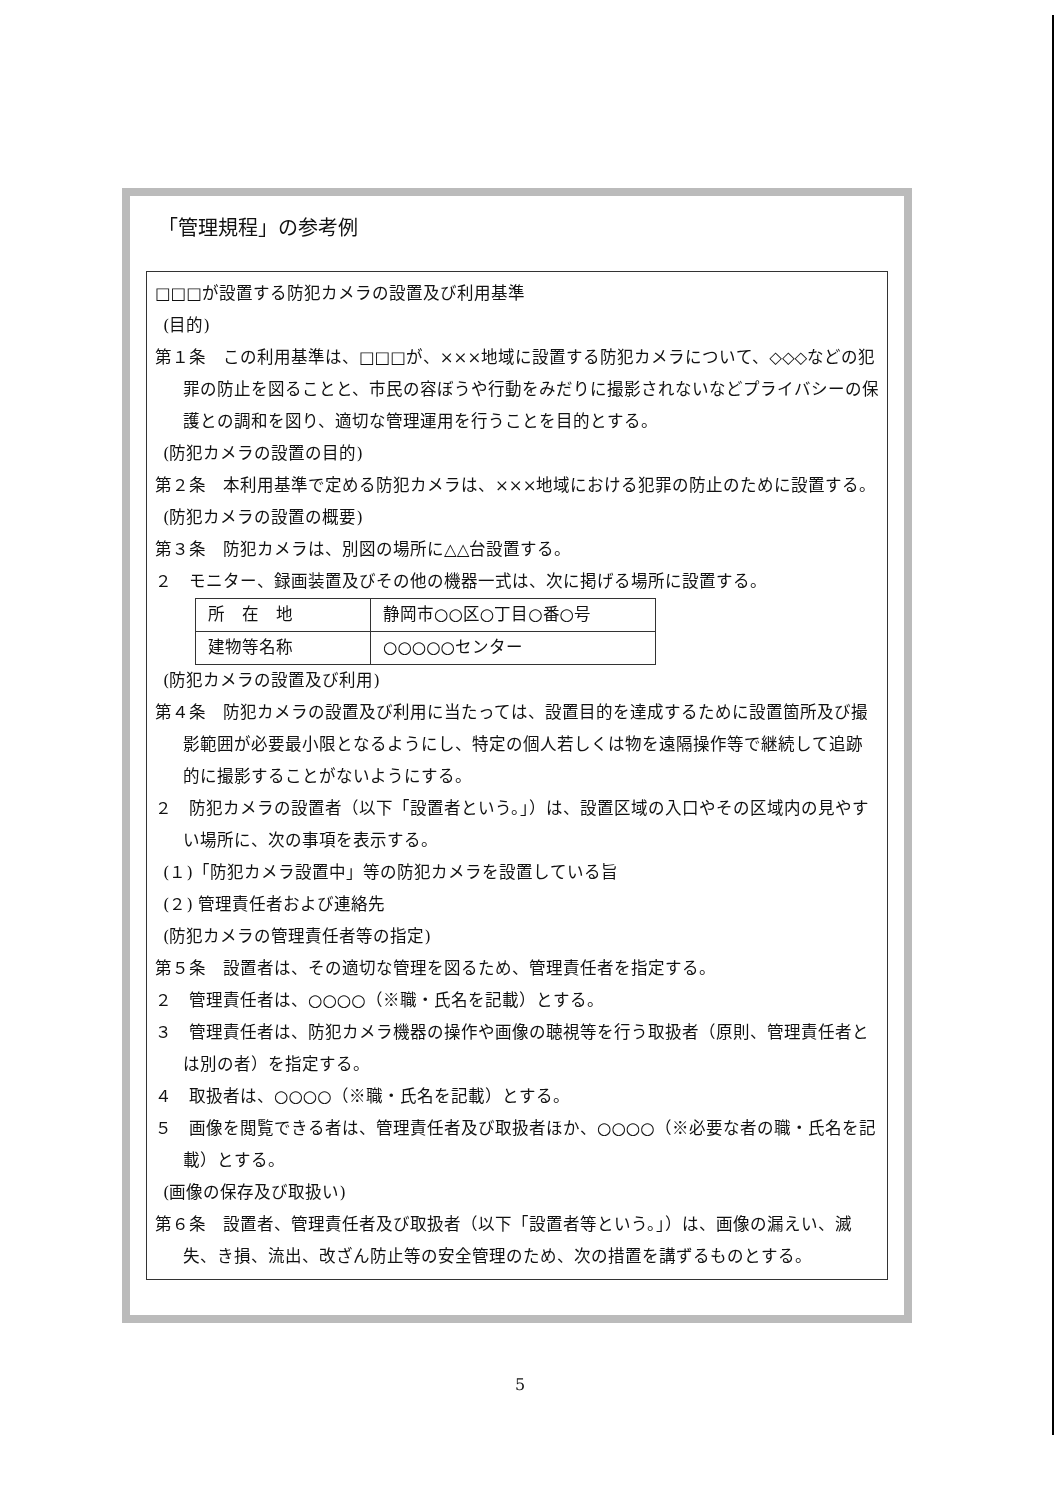「管理規程」の参考例
□□□が設置する防犯カメラの設置及び利用基準
(目的)
第１条　この利用基準は、□□□が、×××地域に設置する防犯カメラについて、◇◇◇などの犯罪の防止を図ることと、市民の容ぼうや行動をみだりに撮影されないなどプライバシーの保護との調和を図り、適切な管理運用を行うことを目的とする。
(防犯カメラの設置の目的)
第２条　本利用基準で定める防犯カメラは、×××地域における犯罪の防止のために設置する。
(防犯カメラの設置の概要)
第３条　防犯カメラは、別図の場所に△△台設置する。
２　モニター、録画装置及びその他の機器一式は、次に掲げる場所に設置する。
| 所 在 地 | 静岡市○○区○丁目○番○号 |
| 建物等名称 | ○○○○○センター |
(防犯カメラの設置及び利用)
第４条　防犯カメラの設置及び利用に当たっては、設置目的を達成するために設置箇所及び撮影範囲が必要最小限となるようにし、特定の個人若しくは物を遠隔操作等で継続して追跡的に撮影することがないようにする。
２　防犯カメラの設置者（以下「設置者という。」）は、設置区域の入口やその区域内の見やすい場所に、次の事項を表示する。
(１)「防犯カメラ設置中」等の防犯カメラを設置している旨
(２) 管理責任者および連絡先
(防犯カメラの管理責任者等の指定)
第５条　設置者は、その適切な管理を図るため、管理責任者を指定する。
２　管理責任者は、○○○○（※職・氏名を記載）とする。
３　管理責任者は、防犯カメラ機器の操作や画像の聴視等を行う取扱者（原則、管理責任者とは別の者）を指定する。
４　取扱者は、○○○○（※職・氏名を記載）とする。
５　画像を閲覧できる者は、管理責任者及び取扱者ほか、○○○○（※必要な者の職・氏名を記載）とする。
(画像の保存及び取扱い)
第６条　設置者、管理責任者及び取扱者（以下「設置者等という。」）は、画像の漏えい、滅失、き損、流出、改ざん防止等の安全管理のため、次の措置を講ずるものとする。
5